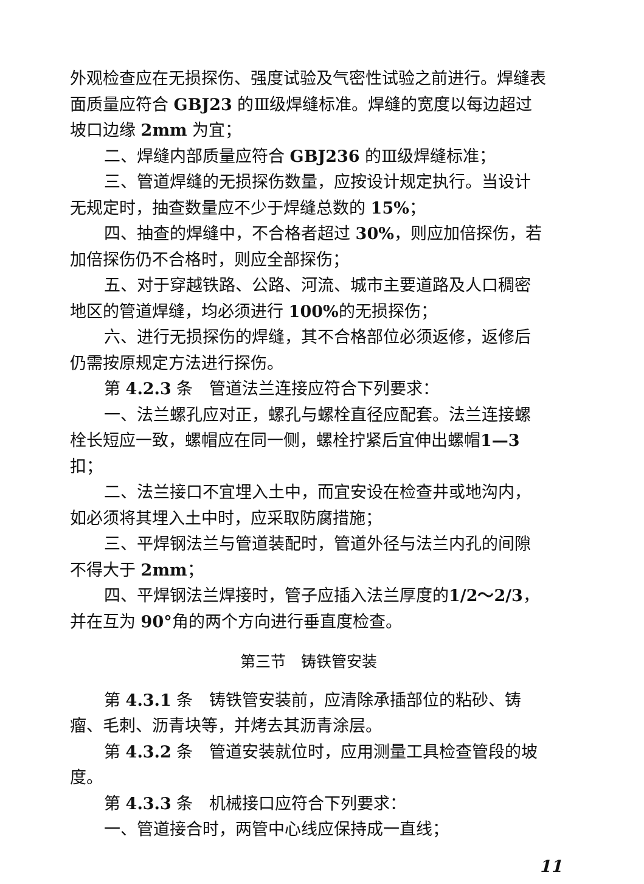外观检查应在无损探伤、强度试验及气密性试验之前进行。焊缝表面质量应符合 GBJ23 的Ⅲ级焊缝标准。焊缝的宽度以每边超过坡口边缘 2mm 为宜；
二、焊缝内部质量应符合 GBJ236 的Ⅲ级焊缝标准；
三、管道焊缝的无损探伤数量，应按设计规定执行。当设计无规定时，抽查数量应不少于焊缝总数的 15%；
四、抽查的焊缝中，不合格者超过 30%，则应加倍探伤，若加倍探伤仍不合格时，则应全部探伤；
五、对于穿越铁路、公路、河流、城市主要道路及人口稠密地区的管道焊缝，均必须进行 100% 的无损探伤；
六、进行无损探伤的焊缝，其不合格部位必须返修，返修后仍需按原规定方法进行探伤。
第 4.2.3 条　管道法兰连接应符合下列要求：
一、法兰螺孔应对正，螺孔与螺栓直径应配套。法兰连接螺栓长短应一致，螺帽应在同一侧，螺栓拧紧后宜伸出螺帽1—3扣；
二、法兰接口不宜埋入土中，而宜安设在检查井或地沟内，如必须将其埋入土中时，应采取防腐措施；
三、平焊钢法兰与管道装配时，管道外径与法兰内孔的间隙不得大于 2mm；
四、平焊钢法兰焊接时，管子应插入法兰厚度的1/2～2/3，并在互为 90°角的两个方向进行垂直度检查。
第三节　铸铁管安装
第 4.3.1 条　铸铁管安装前，应清除承插部位的粘砂、铸瘤、毛刺、沥青块等，并烤去其沥青涂层。
第 4.3.2 条　管道安装就位时，应用测量工具检查管段的坡度。
第 4.3.3 条　机械接口应符合下列要求：
一、管道接合时，两管中心线应保持成一直线；
11